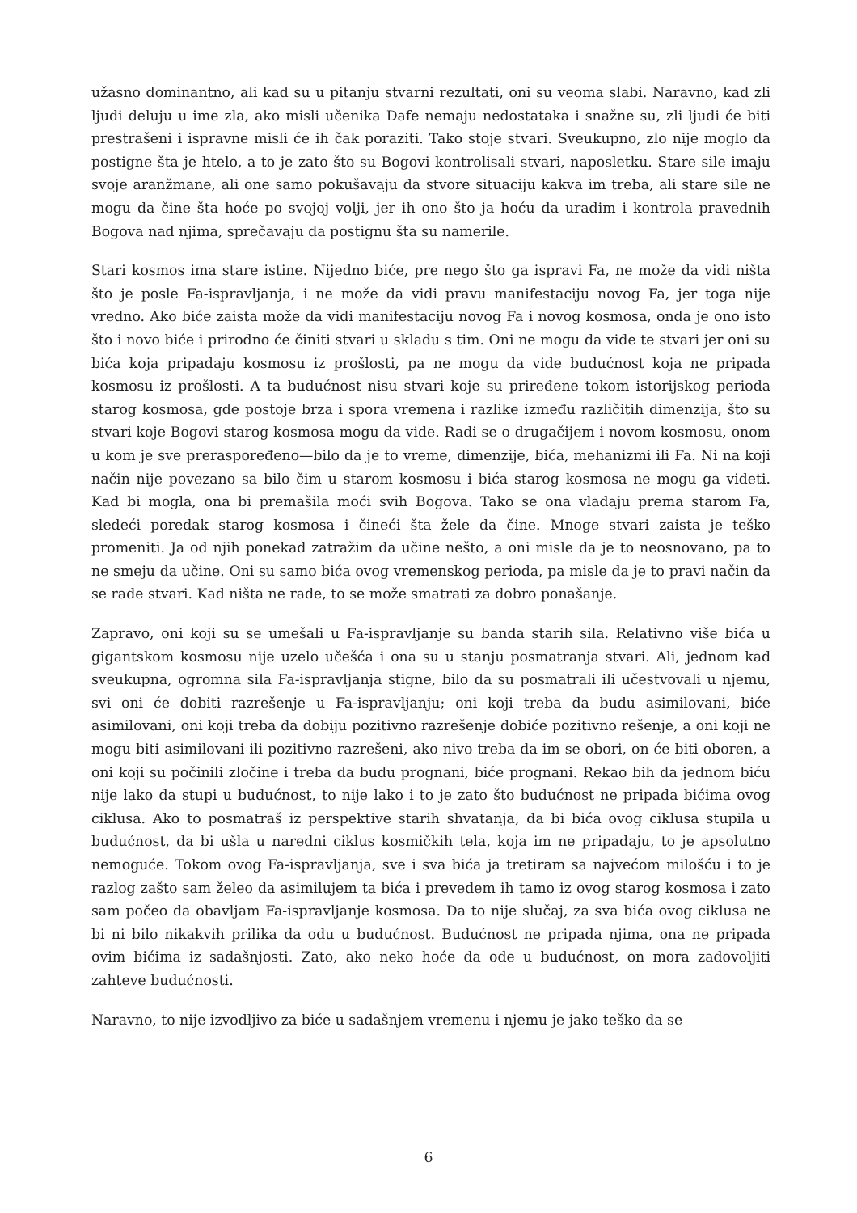užasno dominantno, ali kad su u pitanju stvarni rezultati, oni su veoma slabi. Naravno, kad zli ljudi deluju u ime zla, ako misli učenika Dafe nemaju nedostataka i snažne su, zli ljudi će biti prestrašeni i ispravne misli će ih čak poraziti. Tako stoje stvari. Sveukupno, zlo nije moglo da postigne šta je htelo, a to je zato što su Bogovi kontrolisali stvari, naposletku. Stare sile imaju svoje aranžmane, ali one samo pokušavaju da stvore situaciju kakva im treba, ali stare sile ne mogu da čine šta hoće po svojoj volji, jer ih ono što ja hoću da uradim i kontrola pravednih Bogova nad njima, sprečavaju da postignu šta su namerile.
Stari kosmos ima stare istine. Nijedno biće, pre nego što ga ispravi Fa, ne može da vidi ništa što je posle Fa-ispravljanja, i ne može da vidi pravu manifestaciju novog Fa, jer toga nije vredno. Ako biće zaista može da vidi manifestaciju novog Fa i novog kosmosa, onda je ono isto što i novo biće i prirodno će činiti stvari u skladu s tim. Oni ne mogu da vide te stvari jer oni su bića koja pripadaju kosmosu iz prošlosti, pa ne mogu da vide budućnost koja ne pripada kosmosu iz prošlosti. A ta budućnost nisu stvari koje su priređene tokom istorijskog perioda starog kosmosa, gde postoje brza i spora vremena i razlike između različitih dimenzija, što su stvari koje Bogovi starog kosmosa mogu da vide. Radi se o drugačijem i novom kosmosu, onom u kom je sve preraspoređeno—bilo da je to vreme, dimenzije, bića, mehanizmi ili Fa. Ni na koji način nije povezano sa bilo čim u starom kosmosu i bića starog kosmosa ne mogu ga videti. Kad bi mogla, ona bi premašila moći svih Bogova. Tako se ona vladaju prema starom Fa, sledeći poredak starog kosmosa i čineći šta žele da čine. Mnoge stvari zaista je teško promeniti. Ja od njih ponekad zatražim da učine nešto, a oni misle da je to neosnovano, pa to ne smeju da učine. Oni su samo bića ovog vremenskog perioda, pa misle da je to pravi način da se rade stvari. Kad ništa ne rade, to se može smatrati za dobro ponašanje.
Zapravo, oni koji su se umešali u Fa-ispravljanje su banda starih sila. Relativno više bića u gigantskom kosmosu nije uzelo učešća i ona su u stanju posmatranja stvari. Ali, jednom kad sveukupna, ogromna sila Fa-ispravljanja stigne, bilo da su posmatrali ili učestvovali u njemu, svi oni će dobiti razrešenje u Fa-ispravljanju; oni koji treba da budu asimilovani, biće asimilovani, oni koji treba da dobiju pozitivno razrešenje dobiće pozitivno rešenje, a oni koji ne mogu biti asimilovani ili pozitivno razrešeni, ako nivo treba da im se obori, on će biti oboren, a oni koji su počinili zločine i treba da budu prognani, biće prognani. Rekao bih da jednom biću nije lako da stupi u budućnost, to nije lako i to je zato što budućnost ne pripada bićima ovog ciklusa. Ako to posmatraš iz perspektive starih shvatanja, da bi bića ovog ciklusa stupila u budućnost, da bi ušla u naredni ciklus kosmičkih tela, koja im ne pripadaju, to je apsolutno nemoguće. Tokom ovog Fa-ispravljanja, sve i sva bića ja tretiram sa najvećom milošću i to je razlog zašto sam želeo da asimilujem ta bića i prevedem ih tamo iz ovog starog kosmosa i zato sam počeo da obavljam Fa-ispravljanje kosmosa. Da to nije slučaj, za sva bića ovog ciklusa ne bi ni bilo nikakvih prilika da odu u budućnost. Budućnost ne pripada njima, ona ne pripada ovim bićima iz sadašnjosti. Zato, ako neko hoće da ode u budućnost, on mora zadovoljiti zahteve budućnosti.
Naravno, to nije izvodljivo za biće u sadašnjem vremenu i njemu je jako teško da se
6